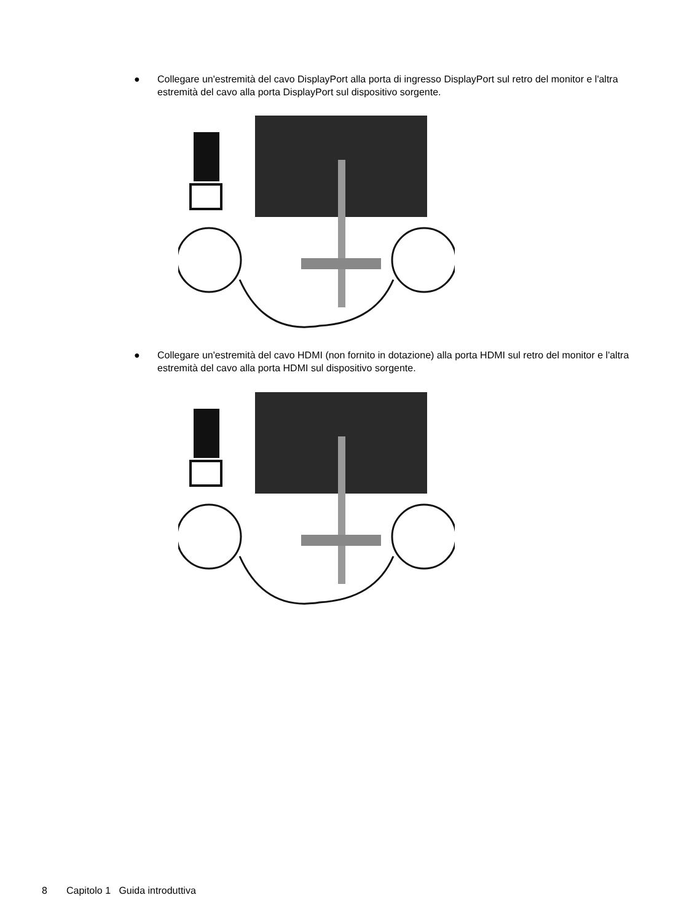● Collegare un'estremità del cavo DisplayPort alla porta di ingresso DisplayPort sul retro del monitor e l'altra estremità del cavo alla porta DisplayPort sul dispositivo sorgente.
● Collegare un'estremità del cavo HDMI (non fornito in dotazione) alla porta HDMI sul retro del monitor e l'altra estremità del cavo alla porta HDMI sul dispositivo sorgente.
8 Capitolo 1 Guida introduttiva